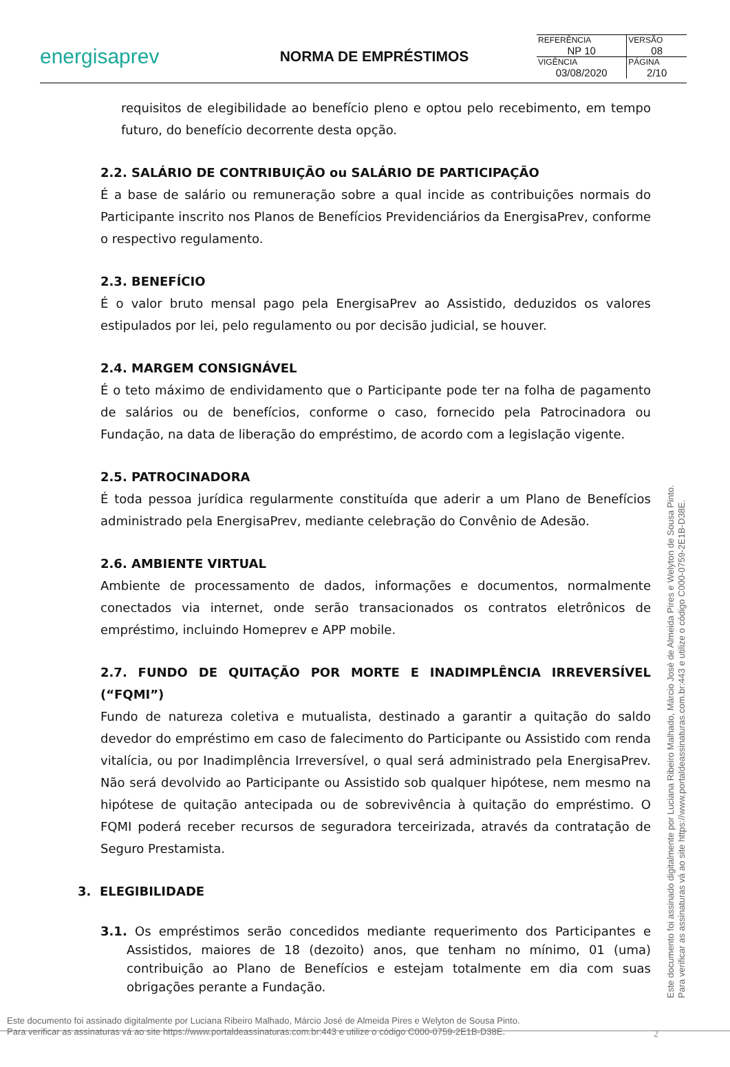energisaprev
NORMA DE EMPRÉSTIMOS
| REFERÊNCIA NP 10 | VERSÃO 08 |
| VIGÊNCIA 03/08/2020 | PÁGINA 2/10 |
requisitos de elegibilidade ao benefício pleno e optou pelo recebimento, em tempo futuro, do benefício decorrente desta opção.
2.2. SALÁRIO DE CONTRIBUIÇÃO ou SALÁRIO DE PARTICIPAÇÃO
É a base de salário ou remuneração sobre a qual incide as contribuições normais do Participante inscrito nos Planos de Benefícios Previdenciários da EnergisaPrev, conforme o respectivo regulamento.
2.3. BENEFÍCIO
É o valor bruto mensal pago pela EnergisaPrev ao Assistido, deduzidos os valores estipulados por lei, pelo regulamento ou por decisão judicial, se houver.
2.4. MARGEM CONSIGNÁVEL
É o teto máximo de endividamento que o Participante pode ter na folha de pagamento de salários ou de benefícios, conforme o caso, fornecido pela Patrocinadora ou Fundação, na data de liberação do empréstimo, de acordo com a legislação vigente.
2.5. PATROCINADORA
É toda pessoa jurídica regularmente constituída que aderir a um Plano de Benefícios administrado pela EnergisaPrev, mediante celebração do Convênio de Adesão.
2.6. AMBIENTE VIRTUAL
Ambiente de processamento de dados, informações e documentos, normalmente conectados via internet, onde serão transacionados os contratos eletrônicos de empréstimo, incluindo Homeprev e APP mobile.
2.7. FUNDO DE QUITAÇÃO POR MORTE E INADIMPLÊNCIA IRREVERSÍVEL (“FQMI”)
Fundo de natureza coletiva e mutualista, destinado a garantir a quitação do saldo devedor do empréstimo em caso de falecimento do Participante ou Assistido com renda vitalícia, ou por Inadimplência Irreversível, o qual será administrado pela EnergisaPrev. Não será devolvido ao Participante ou Assistido sob qualquer hipótese, nem mesmo na hipótese de quitação antecipada ou de sobrevivência à quitação do empréstimo. O FQMI poderá receber recursos de seguradora terceirizada, através da contratação de Seguro Prestamista.
3. ELEGIBILIDADE
3.1. Os empréstimos serão concedidos mediante requerimento dos Participantes e Assistidos, maiores de 18 (dezoito) anos, que tenham no mínimo, 01 (uma) contribuição ao Plano de Benefícios e estejam totalmente em dia com suas obrigações perante a Fundação.
Este documento foi assinado digitalmente por Luciana Ribeiro Malhado, Márcio José de Almeida Pires e Welyton de Sousa Pinto.
Para verificar as assinaturas vá ao site https://www.portaldeassinaturas.com.br:443 e utilize o código C000-0759-2E1B-D38E.
Este documento foi assinado digitalmente por Luciana Ribeiro Malhado, Márcio José de Almeida Pires e Welyton de Sousa Pinto.
Para verificar as assinaturas vá ao site https://www.portaldeassinaturas.com.br:443 e utilize o código C000-0759-2E1B-D38E.
2